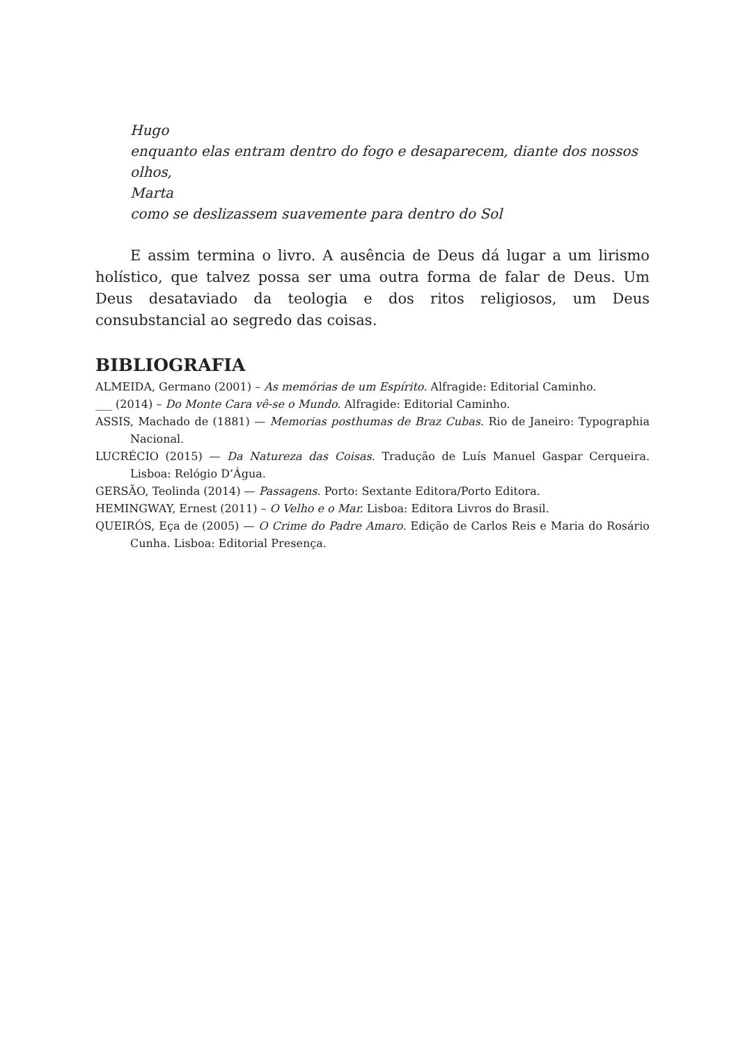Hugo
enquanto elas entram dentro do fogo e desaparecem, diante dos nossos olhos,
Marta
como se deslizassem suavemente para dentro do Sol
E assim termina o livro. A ausência de Deus dá lugar a um lirismo holístico, que talvez possa ser uma outra forma de falar de Deus. Um Deus desataviado da teologia e dos ritos religiosos, um Deus consubstancial ao segredo das coisas.
BIBLIOGRAFIA
ALMEIDA, Germano (2001) – As memórias de um Espírito. Alfragide: Editorial Caminho.
___ (2014) – Do Monte Cara vê-se o Mundo. Alfragide: Editorial Caminho.
ASSIS, Machado de (1881) — Memorias posthumas de Braz Cubas. Rio de Janeiro: Typographia Nacional.
LUCRÉCIO (2015) — Da Natureza das Coisas. Tradução de Luís Manuel Gaspar Cerqueira. Lisboa: Relógio D’Água.
GERSÃO, Teolinda (2014) — Passagens. Porto: Sextante Editora/Porto Editora.
HEMINGWAY, Ernest (2011) – O Velho e o Mar. Lisboa: Editora Livros do Brasil.
QUEIRÓS, Eça de (2005) — O Crime do Padre Amaro. Edição de Carlos Reis e Maria do Rosário Cunha. Lisboa: Editorial Presença.